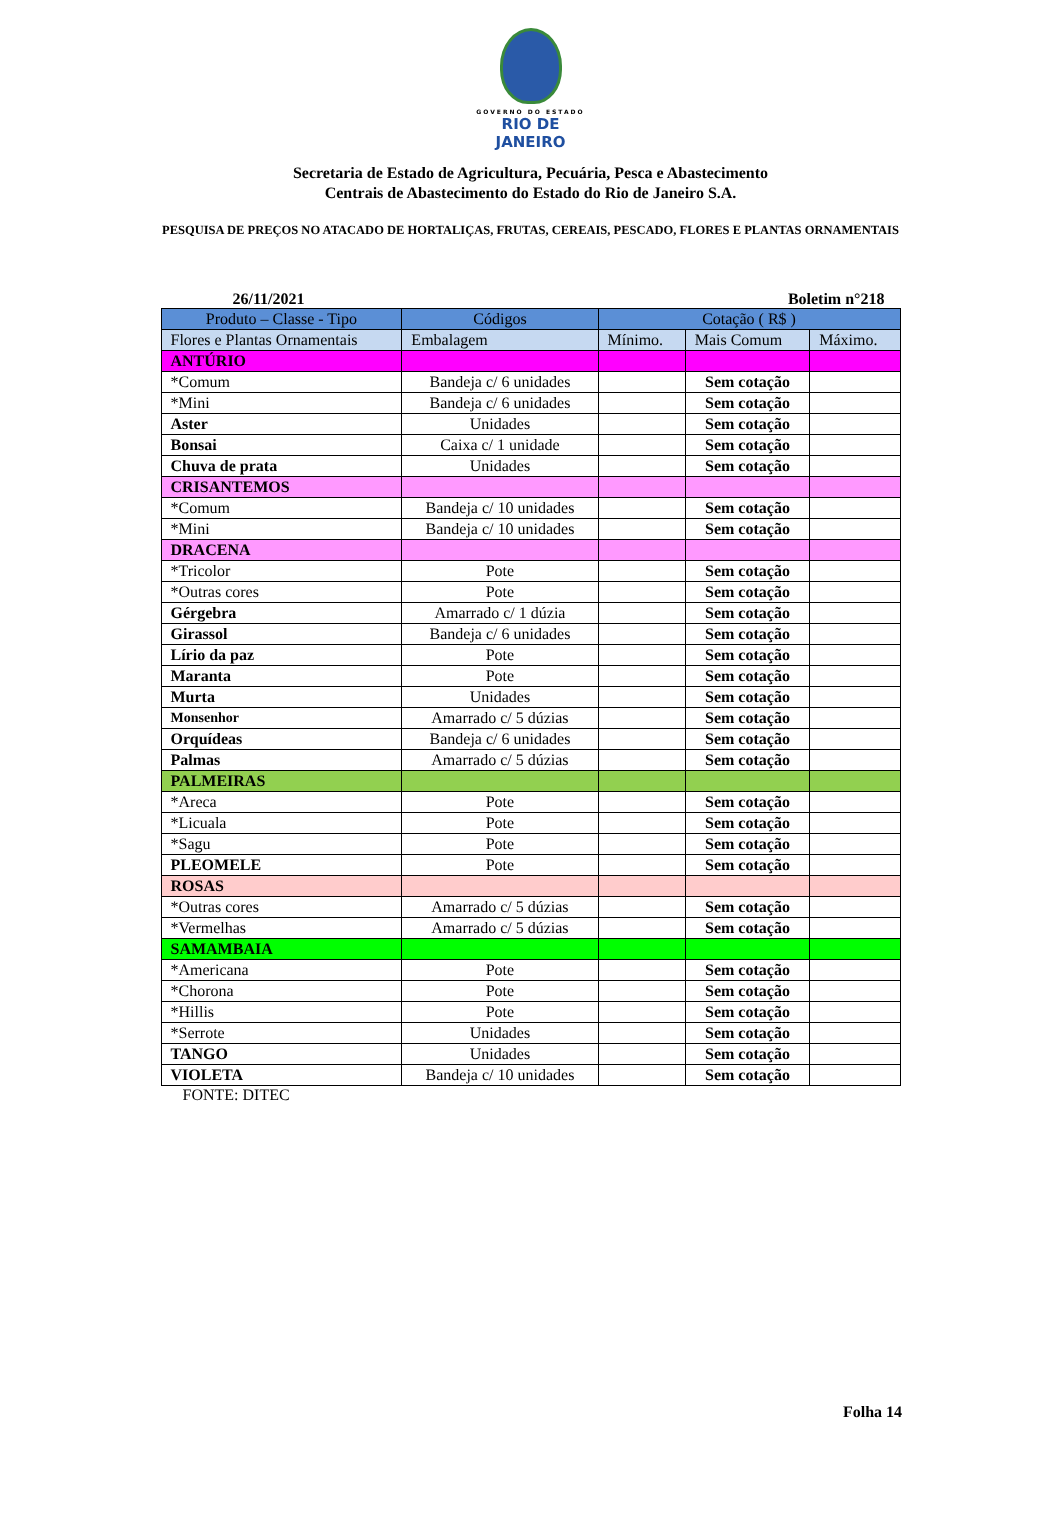GOVERNO DO ESTADO
RIO DE JANEIRO
Secretaria de Estado de Agricultura, Pecuária, Pesca e Abastecimento
Centrais de Abastecimento do Estado do Rio de Janeiro S.A.
PESQUISA DE PREÇOS NO ATACADO DE HORTALIÇAS, FRUTAS, CEREAIS, PESCADO, FLORES E PLANTAS ORNAMENTAIS
26/11/2021 Boletim n°218
| Produto – Classe - Tipo | Códigos | Cotação ( R$ ) | | |
| --- | --- | --- | --- | --- |
| Flores e Plantas Ornamentais | Embalagem | Mínimo. | Mais Comum | Máximo. |
| ANTÚRIO | | | | |
| *Comum | Bandeja c/ 6 unidades | | Sem cotação | |
| *Mini | Bandeja c/ 6 unidades | | Sem cotação | |
| Aster | Unidades | | Sem cotação | |
| Bonsai | Caixa c/ 1 unidade | | Sem cotação | |
| Chuva de prata | Unidades | | Sem cotação | |
| CRISANTEMOS | | | | |
| *Comum | Bandeja c/ 10 unidades | | Sem cotação | |
| *Mini | Bandeja c/ 10 unidades | | Sem cotação | |
| DRACENA | | | | |
| *Tricolor | Pote | | Sem cotação | |
| *Outras cores | Pote | | Sem cotação | |
| Gérgebra | Amarrado c/ 1 dúzia | | Sem cotação | |
| Girassol | Bandeja c/ 6 unidades | | Sem cotação | |
| Lírio da paz | Pote | | Sem cotação | |
| Maranta | Pote | | Sem cotação | |
| Murta | Unidades | | Sem cotação | |
| Monsenhor | Amarrado c/ 5 dúzias | | Sem cotação | |
| Orquídeas | Bandeja c/ 6 unidades | | Sem cotação | |
| Palmas | Amarrado c/ 5 dúzias | | Sem cotação | |
| PALMEIRAS | | | | |
| *Areca | Pote | | Sem cotação | |
| *Licuala | Pote | | Sem cotação | |
| *Sagu | Pote | | Sem cotação | |
| PLEOMELE | Pote | | Sem cotação | |
| ROSAS | | | | |
| *Outras cores | Amarrado c/ 5 dúzias | | Sem cotação | |
| *Vermelhas | Amarrado c/ 5 dúzias | | Sem cotação | |
| SAMAMBAIA | | | | |
| *Americana | Pote | | Sem cotação | |
| *Chorona | Pote | | Sem cotação | |
| *Hillis | Pote | | Sem cotação | |
| *Serrote | Unidades | | Sem cotação | |
| TANGO | Unidades | | Sem cotação | |
| VIOLETA | Bandeja c/ 10 unidades | | Sem cotação | |
FONTE: DITEC
Folha 14